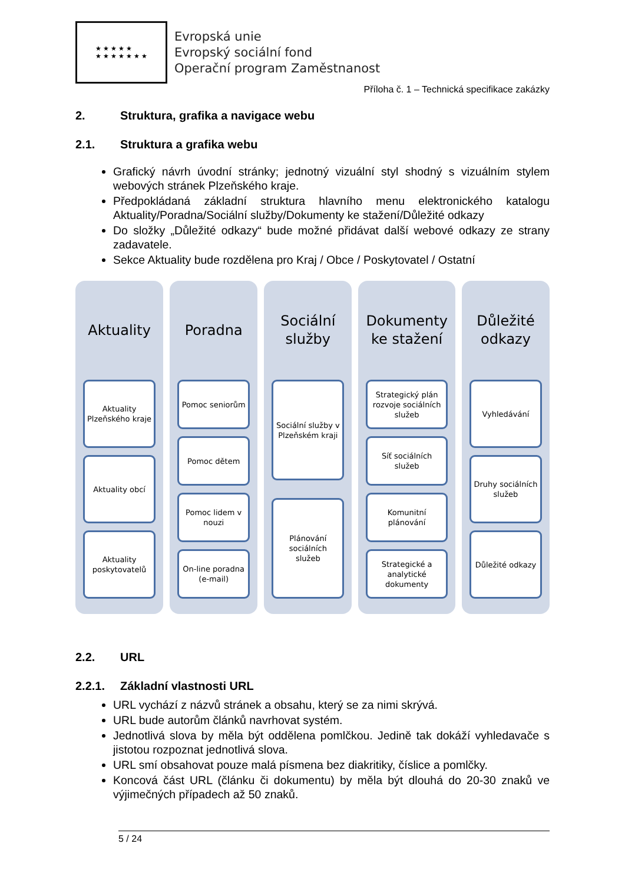★ ★ ★ ★ ★
★ ★ ★ ★ ★ ★ ★
Evropská unie
Evropský sociální fond
Operační program Zaměstnanost
Příloha č. 1 – Technická specifikace zakázky
2. Struktura, grafika a navigace webu
2.1. Struktura a grafika webu
Grafický návrh úvodní stránky; jednotný vizuální styl shodný s vizuálním stylem webových stránek Plzeňského kraje.
Předpokládaná základní struktura hlavního menu elektronického katalogu Aktuality/Poradna/Sociální služby/Dokumenty ke stažení/Důležité odkazy
Do složky „Důležité odkazy“ bude možné přidávat další webové odkazy ze strany zadavatele.
Sekce Aktuality bude rozdělena pro Kraj / Obce / Poskytovatel / Ostatní
Aktuality
Aktuality Plzeňského kraje
Aktuality obcí
Aktuality poskytovatelů
Poradna
Pomoc seniorům
Pomoc dětem
Pomoc lidem v nouzi
On-line poradna (e-mail)
Sociální
služby
Sociální služby v Plzeňském kraji
Plánování sociálních služeb
Dokumenty
ke stažení
Strategický plán rozvoje sociálních služeb
Síť sociálních služeb
Komunitní plánování
Strategické a analytické dokumenty
Důležité
odkazy
Vyhledávání
Druhy sociálních služeb
Důležité odkazy
2.2. URL
2.2.1. Základní vlastnosti URL
URL vychází z názvů stránek a obsahu, který se za nimi skrývá.
URL bude autorům článků navrhovat systém.
Jednotlivá slova by měla být oddělena pomlčkou. Jedině tak dokáží vyhledavače s jistotou rozpoznat jednotlivá slova.
URL smí obsahovat pouze malá písmena bez diakritiky, číslice a pomlčky.
Koncová část URL (článku či dokumentu) by měla být dlouhá do 20-30 znaků ve výjimečných případech až 50 znaků.
5 / 24